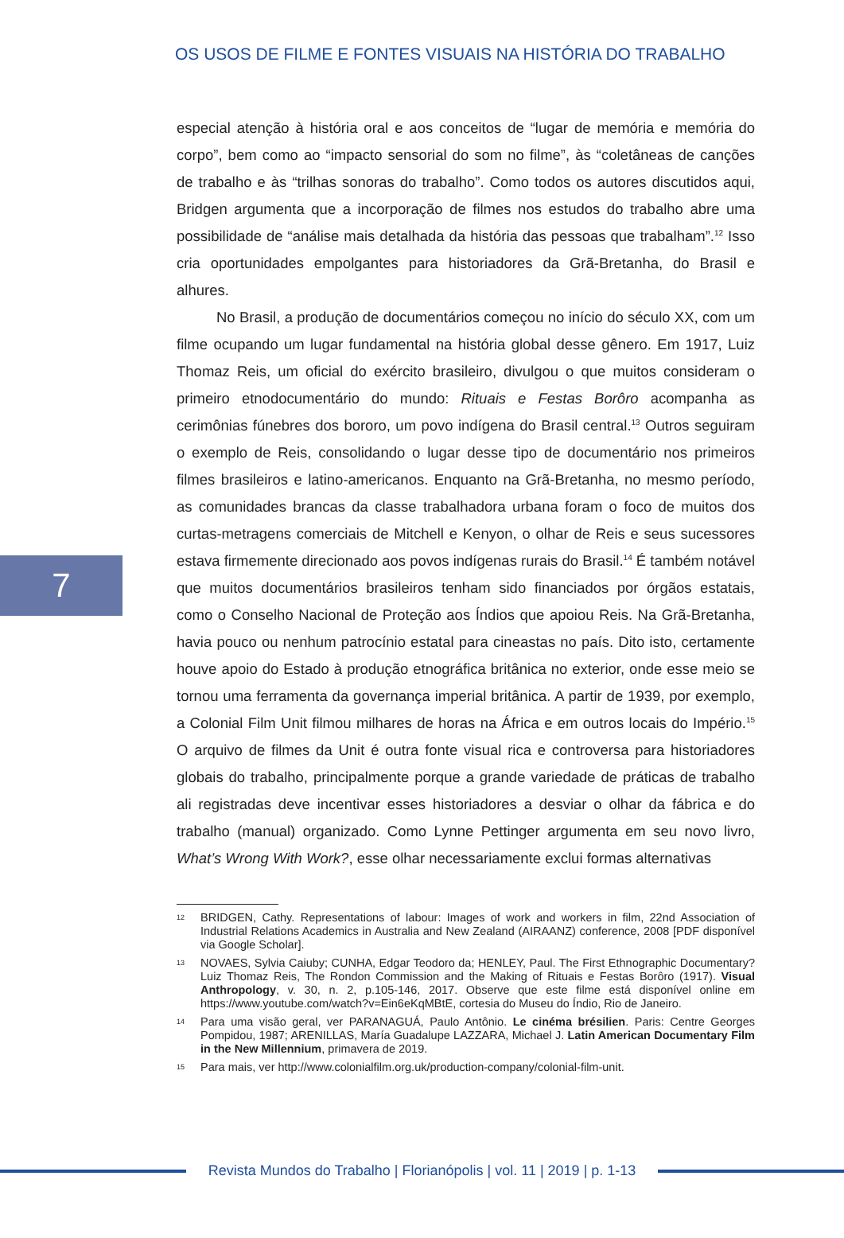OS USOS DE FILME E FONTES VISUAIS NA HISTÓRIA DO TRABALHO
especial atenção à história oral e aos conceitos de “lugar de memória e memória do corpo”, bem como ao “impacto sensorial do som no filme”, às “coletâneas de canções de trabalho e às “trilhas sonoras do trabalho”. Como todos os autores discutidos aqui, Bridgen argumenta que a incorporação de filmes nos estudos do trabalho abre uma possibilidade de “análise mais detalhada da história das pessoas que trabalham”.<sup>12</sup> Isso cria oportunidades empolgantes para historiadores da Grã-Bretanha, do Brasil e alhures.
No Brasil, a produção de documentários começou no início do século XX, com um filme ocupando um lugar fundamental na história global desse gênero. Em 1917, Luiz Thomaz Reis, um oficial do exército brasileiro, divulgou o que muitos consideram o primeiro etnodocumentário do mundo: Rituais e Festas Borôro acompanha as cerimônias fúnebres dos bororo, um povo indígena do Brasil central.<sup>13</sup> Outros seguiram o exemplo de Reis, consolidando o lugar desse tipo de documentário nos primeiros filmes brasileiros e latino-americanos. Enquanto na Grã-Bretanha, no mesmo período, as comunidades brancas da classe trabalhadora urbana foram o foco de muitos dos curtas-metragens comerciais de Mitchell e Kenyon, o olhar de Reis e seus sucessores estava firmemente direcionado aos povos indígenas rurais do Brasil.<sup>14</sup> É também notável que muitos documentários brasileiros tenham sido financiados por órgãos estatais, como o Conselho Nacional de Proteção aos Índios que apoiou Reis. Na Grã-Bretanha, havia pouco ou nenhum patrocínio estatal para cineastas no país. Dito isto, certamente houve apoio do Estado à produção etnográfica britânica no exterior, onde esse meio se tornou uma ferramenta da governança imperial britânica. A partir de 1939, por exemplo, a Colonial Film Unit filmou milhares de horas na África e em outros locais do Império.<sup>15</sup> O arquivo de filmes da Unit é outra fonte visual rica e controversa para historiadores globais do trabalho, principalmente porque a grande variedade de práticas de trabalho ali registradas deve incentivar esses historiadores a desviar o olhar da fábrica e do trabalho (manual) organizado. Como Lynne Pettinger argumenta em seu novo livro, What’s Wrong With Work?, esse olhar necessariamente exclui formas alternativas
7
12
BRIDGEN, Cathy. Representations of labour: Images of work and workers in film, 22nd Association of Industrial Relations Academics in Australia and New Zealand (AIRAANZ) conference, 2008 [PDF disponível via Google Scholar].
13
NOVAES, Sylvia Caiuby; CUNHA, Edgar Teodoro da; HENLEY, Paul. The First Ethnographic Documentary? Luiz Thomaz Reis, The Rondon Commission and the Making of Rituais e Festas Borôro (1917). Visual Anthropology, v. 30, n. 2, p.105-146, 2017. Observe que este filme está disponível online em https://www.youtube.com/watch?v=Ein6eKqMBtE, cortesia do Museu do Índio, Rio de Janeiro.
14
Para uma visão geral, ver PARANAGUÁ, Paulo Antônio. Le cinéma brésilien. Paris: Centre Georges Pompidou, 1987; ARENILLAS, María Guadalupe LAZZARA, Michael J. Latin American Documentary Film in the New Millennium, primavera de 2019.
15
Para mais, ver http://www.colonialfilm.org.uk/production-company/colonial-film-unit.
Revista Mundos do Trabalho | Florianópolis | vol. 11 | 2019 | p. 1-13